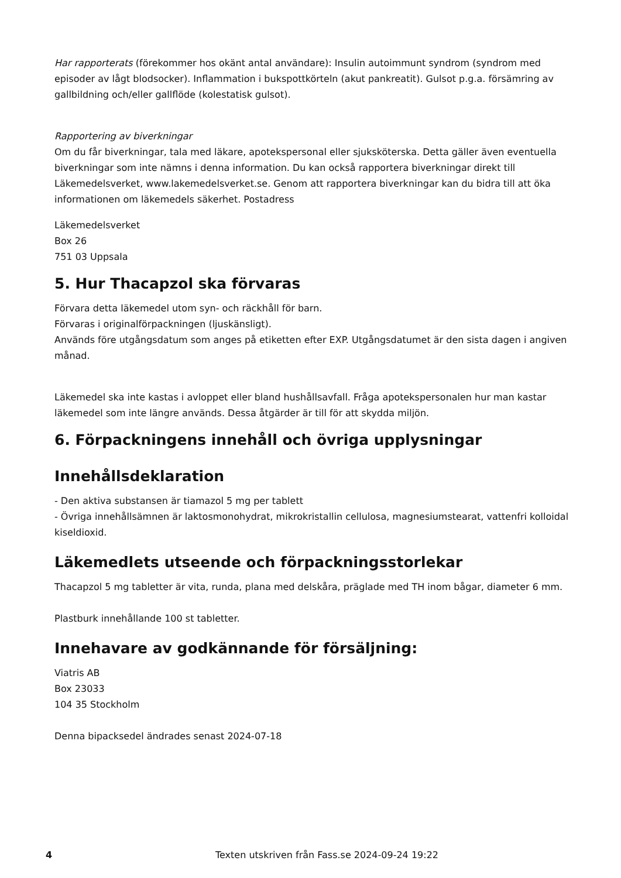Har rapporterats (förekommer hos okänt antal användare): Insulin autoimmunt syndrom (syndrom med episoder av lågt blodsocker). Inflammation i bukspottkörteln (akut pankreatit). Gulsot p.g.a. försämring av gallbildning och/eller gallflöde (kolestatisk gulsot).
Rapportering av biverkningar
Om du får biverkningar, tala med läkare, apotekspersonal eller sjuksköterska. Detta gäller även eventuella biverkningar som inte nämns i denna information. Du kan också rapportera biverkningar direkt till Läkemedelsverket, www.lakemedelsverket.se. Genom att rapportera biverkningar kan du bidra till att öka informationen om läkemedels säkerhet. Postadress
Läkemedelsverket
Box 26
751 03 Uppsala
5. Hur Thacapzol ska förvaras
Förvara detta läkemedel utom syn- och räckhåll för barn.
Förvaras i originalförpackningen (ljuskänsligt).
Används före utgångsdatum som anges på etiketten efter EXP. Utgångsdatumet är den sista dagen i angiven månad.
Läkemedel ska inte kastas i avloppet eller bland hushållsavfall. Fråga apotekspersonalen hur man kastar läkemedel som inte längre används. Dessa åtgärder är till för att skydda miljön.
6. Förpackningens innehåll och övriga upplysningar
Innehållsdeklaration
- Den aktiva substansen är tiamazol 5 mg per tablett
- Övriga innehållsämnen är laktosmonohydrat, mikrokristallin cellulosa, magnesiumstearat, vattenfri kolloidal kiseldioxid.
Läkemedlets utseende och förpackningsstorlekar
Thacapzol 5 mg tabletter är vita, runda, plana med delskåra, präglade med TH inom bågar, diameter 6 mm.
Plastburk innehållande 100 st tabletter.
Innehavare av godkännande för försäljning:
Viatris AB
Box 23033
104 35 Stockholm
Denna bipacksedel ändrades senast 2024-07-18
4 Texten utskriven från Fass.se 2024-09-24 19:22